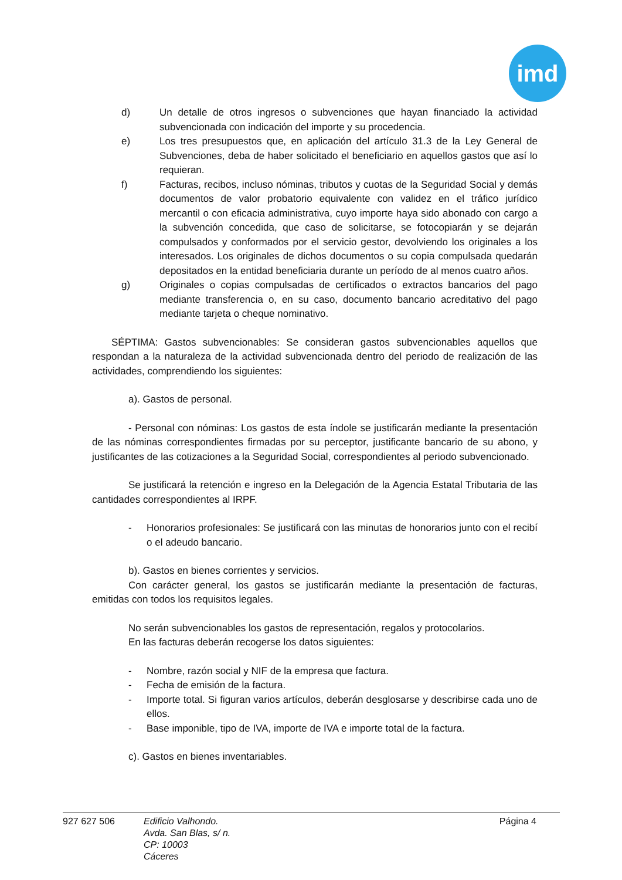imd
d) Un detalle de otros ingresos o subvenciones que hayan financiado la actividad subvencionada con indicación del importe y su procedencia.
e) Los tres presupuestos que, en aplicación del artículo 31.3 de la Ley General de Subvenciones, deba de haber solicitado el beneficiario en aquellos gastos que así lo requieran.
f) Facturas, recibos, incluso nóminas, tributos y cuotas de la Seguridad Social y demás documentos de valor probatorio equivalente con validez en el tráfico jurídico mercantil o con eficacia administrativa, cuyo importe haya sido abonado con cargo a la subvención concedida, que caso de solicitarse, se fotocopiarán y se dejarán compulsados y conformados por el servicio gestor, devolviendo los originales a los interesados. Los originales de dichos documentos o su copia compulsada quedarán depositados en la entidad beneficiaria durante un período de al menos cuatro años.
g) Originales o copias compulsadas de certificados o extractos bancarios del pago mediante transferencia o, en su caso, documento bancario acreditativo del pago mediante tarjeta o cheque nominativo.
SÉPTIMA: Gastos subvencionables: Se consideran gastos subvencionables aquellos que respondan a la naturaleza de la actividad subvencionada dentro del periodo de realización de las actividades, comprendiendo los siguientes:
a). Gastos de personal.
- Personal con nóminas: Los gastos de esta índole se justificarán mediante la presentación de las nóminas correspondientes firmadas por su perceptor, justificante bancario de su abono, y justificantes de las cotizaciones a la Seguridad Social, correspondientes al periodo subvencionado.
Se justificará la retención e ingreso en la Delegación de la Agencia Estatal Tributaria de las cantidades correspondientes al IRPF.
- Honorarios profesionales: Se justificará con las minutas de honorarios junto con el recibí o el adeudo bancario.
b). Gastos en bienes corrientes y servicios.
Con carácter general, los gastos se justificarán mediante la presentación de facturas, emitidas con todos los requisitos legales.
No serán subvencionables los gastos de representación, regalos y protocolarios.
En las facturas deberán recogerse los datos siguientes:
- Nombre, razón social y NIF de la empresa que factura.
- Fecha de emisión de la factura.
- Importe total. Si figuran varios artículos, deberán desglosarse y describirse cada uno de ellos.
- Base imponible, tipo de IVA, importe de IVA e importe total de la factura.
c). Gastos en bienes inventariables.
927 627 506 Edificio Valhondo.
Avda. San Blas, s/ n.
CP: 10003
Cáceres
Página 4